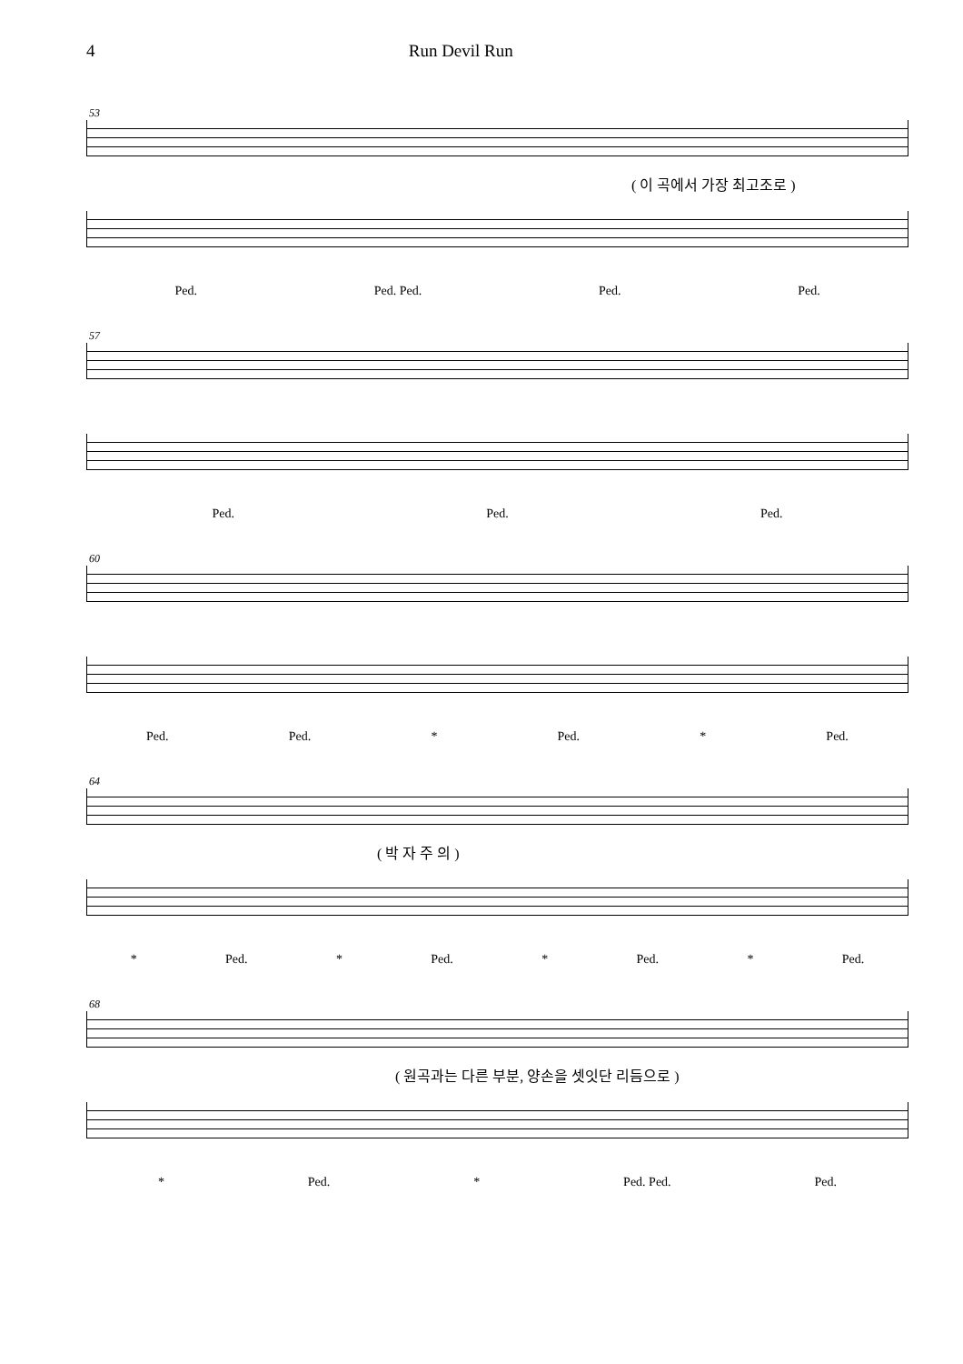4 Run Devil Run
53
( 이 곡에서 가장 최고조로 )
Ped. Ped. Ped. Ped. Ped.
57
Ped. Ped. Ped.
60
Ped. Ped. * Ped. * Ped.
64
( 박 자 주 의 )
* Ped. * Ped. * Ped. * Ped.
68
( 원곡과는 다른 부분, 양손을 셋잇단 리듬으로 )
* Ped. * Ped. Ped. Ped.